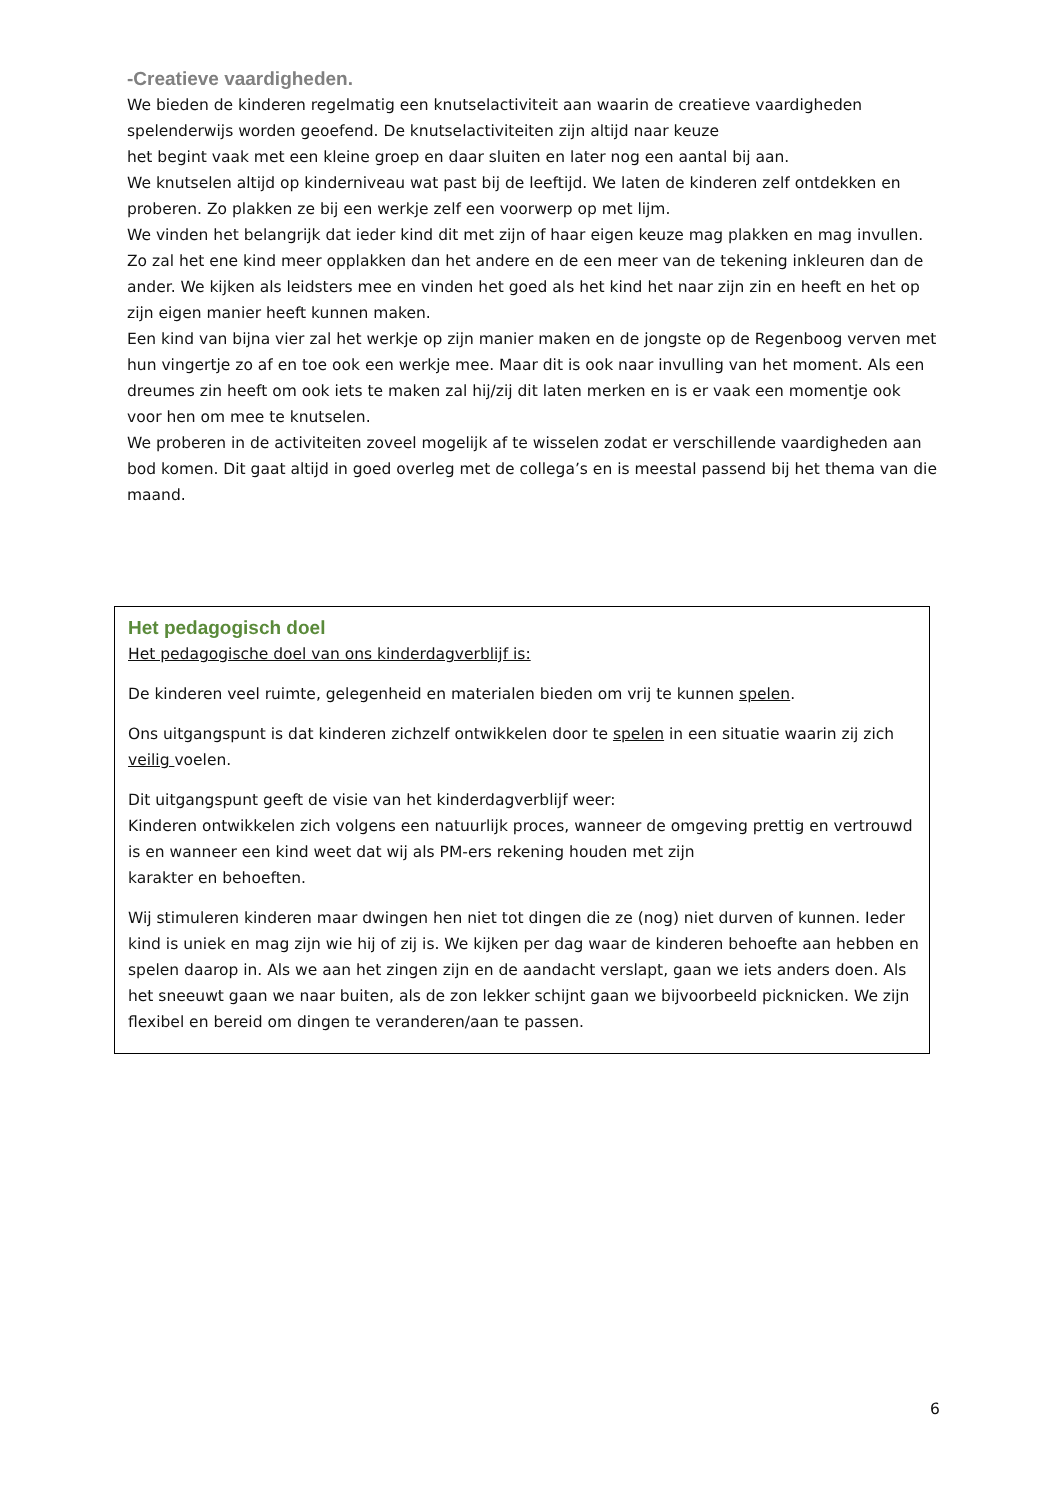-Creatieve vaardigheden.
We bieden de kinderen regelmatig een knutselactiviteit aan waarin de creatieve vaardigheden spelenderwijs worden geoefend. De knutselactiviteiten zijn altijd naar keuze
het begint vaak met een kleine groep en daar sluiten en later nog een aantal bij aan.
We knutselen altijd op kinderniveau wat past bij de leeftijd. We laten de kinderen zelf ontdekken en proberen. Zo plakken ze bij een werkje zelf een voorwerp op met lijm.
We vinden het belangrijk dat ieder kind dit met zijn of haar eigen keuze mag plakken en mag invullen. Zo zal het ene kind meer opplakken dan het andere en de een meer van de tekening inkleuren dan de ander. We kijken als leidsters mee en vinden het goed als het kind het naar zijn zin en heeft en het op zijn eigen manier heeft kunnen maken.
Een kind van bijna vier zal het werkje op zijn manier maken en de jongste op de Regenboog verven met hun vingertje zo af en toe ook een werkje mee. Maar dit is ook naar invulling van het moment. Als een dreumes zin heeft om ook iets te maken zal hij/zij dit laten merken en is er vaak een momentje ook voor hen om mee te knutselen.
We proberen in de activiteiten zoveel mogelijk af te wisselen zodat er verschillende vaardigheden aan bod komen. Dit gaat altijd in goed overleg met de collega’s en is meestal passend bij het thema van die maand.
Het pedagogisch doel
Het pedagogische doel van ons kinderdagverblijf is:
De kinderen veel ruimte, gelegenheid en materialen bieden om vrij te kunnen spelen.
Ons uitgangspunt is dat kinderen zichzelf ontwikkelen door te spelen in een situatie waarin zij zich veilig voelen.
Dit uitgangspunt geeft de visie van het kinderdagverblijf weer:
Kinderen ontwikkelen zich volgens een natuurlijk proces, wanneer de omgeving prettig en vertrouwd is en wanneer een kind weet dat wij als PM-ers rekening houden met zijn
karakter en behoeften.
Wij stimuleren kinderen maar dwingen hen niet tot dingen die ze (nog) niet durven of kunnen. Ieder kind is uniek en mag zijn wie hij of zij is. We kijken per dag waar de kinderen behoefte aan hebben en spelen daarop in. Als we aan het zingen zijn en de aandacht verslapt, gaan we iets anders doen. Als het sneeuwt gaan we naar buiten, als de zon lekker schijnt gaan we bijvoorbeeld picknicken. We zijn flexibel en bereid om dingen te veranderen/aan te passen.
6